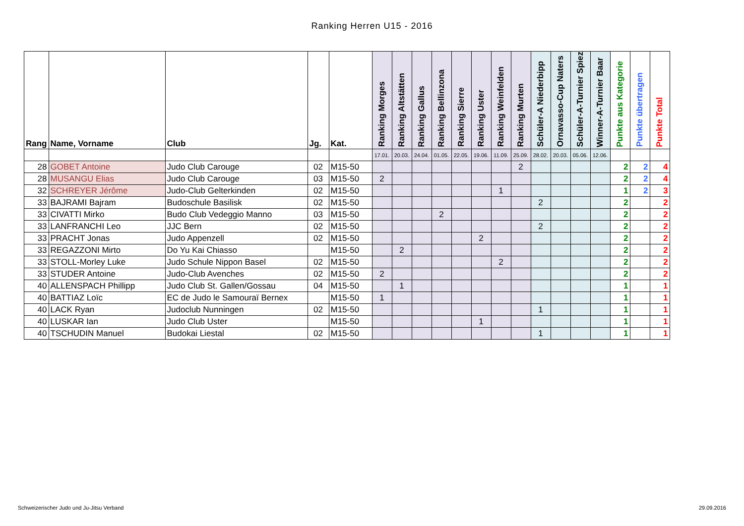Ranking Herren U15 - 2016
| Rang | Name, Vorname | Club | Jg. | Kat. | Ranking Morges | Ranking Altstätten | Ranking Gallus | Ranking Bellinzona | Ranking Sierre | Ranking Uster | Ranking Weinfelden | Ranking Murten | Schüler-A Niederbipp | Ornavasso-Cup Naters | Schüler-A-Turnier Spiez | Winner-A-Turnier Baar | Punkte aus Kategorie | Punkte übertragen | Punkte Total |
| --- | --- | --- | --- | --- | --- | --- | --- | --- | --- | --- | --- | --- | --- | --- | --- | --- | --- | --- | --- |
| | | | | | 17.01. | 20.03. | 24.04. | 01.05. | 22.05. | 19.06. | 11.09. | 25.09. | 28.02. | 20.03. | 05.06. | 12.06. | | | |
| 28 | GOBET Antoine | Judo Club Carouge | 02 | M15-50 | | | | | | | | 2 | | | | | 2 | 2 | 4 |
| 28 | MUSANGU Elias | Judo Club Carouge | 03 | M15-50 | 2 | | | | | | | | | | | | 2 | 2 | 4 |
| 32 | SCHREYER Jérôme | Judo-Club Gelterkinden | 02 | M15-50 | | | | | | | 1 | | | | | | 1 | 2 | 3 |
| 33 | BAJRAMI Bajram | Budoschule Basilisk | 02 | M15-50 | | | | | | | | | 2 | | | | 2 | | 2 |
| 33 | CIVATTI Mirko | Budo Club Vedeggio Manno | 03 | M15-50 | | | | 2 | | | | | | | | | 2 | | 2 |
| 33 | LANFRANCHI Leo | JJC Bern | 02 | M15-50 | | | | | | | | | 2 | | | | 2 | | 2 |
| 33 | PRACHT Jonas | Judo Appenzell | 02 | M15-50 | | | | | | 2 | | | | | | | 2 | | 2 |
| 33 | REGAZZONI Mirto | Do Yu Kai Chiasso | | M15-50 | | 2 | | | | | | | | | | | 2 | | 2 |
| 33 | STOLL-Morley Luke | Judo Schule Nippon Basel | 02 | M15-50 | | | | | | | 2 | | | | | | 2 | | 2 |
| 33 | STUDER Antoine | Judo-Club Avenches | 02 | M15-50 | 2 | | | | | | | | | | | | 2 | | 2 |
| 40 | ALLENSPACH Phillipp | Judo Club St. Gallen/Gossau | 04 | M15-50 | | 1 | | | | | | | | | | | 1 | | 1 |
| 40 | BATTIAZ Loïc | EC de Judo le Samouraï Bernex | | M15-50 | 1 | | | | | | | | | | | | 1 | | 1 |
| 40 | LACK Ryan | Judoclub Nunningen | 02 | M15-50 | | | | | | | | | 1 | | | | 1 | | 1 |
| 40 | LUSKAR Ian | Judo Club Uster | | M15-50 | | | | | | 1 | | | | | | | 1 | | 1 |
| 40 | TSCHUDIN Manuel | Budokai Liestal | 02 | M15-50 | | | | | | | | | 1 | | | | 1 | | 1 |
Schweizerischer Judo und Ju-Jitsu Verband
29.09.2016